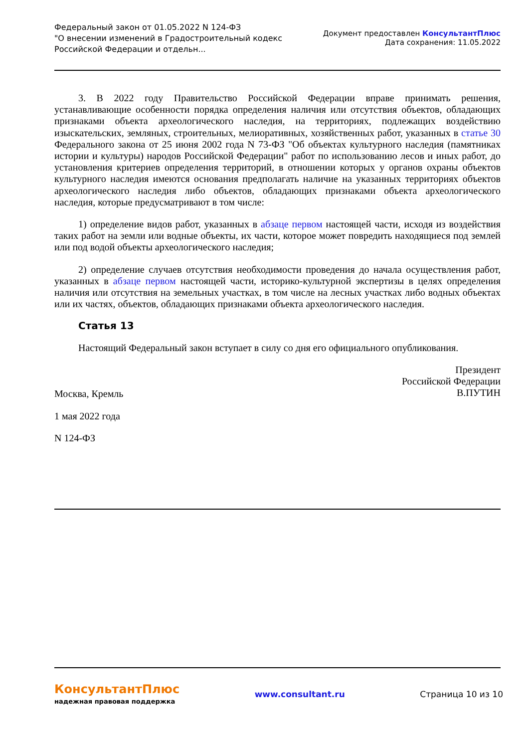Федеральный закон от 01.05.2022 N 124-ФЗ
"О внесении изменений в Градостроительный кодекс
Российской Федерации и отдельн...
Документ предоставлен КонсультантПлюс
Дата сохранения: 11.05.2022
3. В 2022 году Правительство Российской Федерации вправе принимать решения, устанавливающие особенности порядка определения наличия или отсутствия объектов, обладающих признаками объекта археологического наследия, на территориях, подлежащих воздействию изыскательских, земляных, строительных, мелиоративных, хозяйственных работ, указанных в статье 30 Федерального закона от 25 июня 2002 года N 73-ФЗ "Об объектах культурного наследия (памятниках истории и культуры) народов Российской Федерации" работ по использованию лесов и иных работ, до установления критериев определения территорий, в отношении которых у органов охраны объектов культурного наследия имеются основания предполагать наличие на указанных территориях объектов археологического наследия либо объектов, обладающих признаками объекта археологического наследия, которые предусматривают в том числе:
1) определение видов работ, указанных в абзаце первом настоящей части, исходя из воздействия таких работ на земли или водные объекты, их части, которое может повредить находящиеся под землей или под водой объекты археологического наследия;
2) определение случаев отсутствия необходимости проведения до начала осуществления работ, указанных в абзаце первом настоящей части, историко-культурной экспертизы в целях определения наличия или отсутствия на земельных участках, в том числе на лесных участках либо водных объектах или их частях, объектов, обладающих признаками объекта археологического наследия.
Статья 13
Настоящий Федеральный закон вступает в силу со дня его официального опубликования.
Президент
Российской Федерации
В.ПУТИН
Москва, Кремль
1 мая 2022 года
N 124-ФЗ
КонсультантПлюс
надежная правовая поддержка
www.consultant.ru Страница 10 из 10